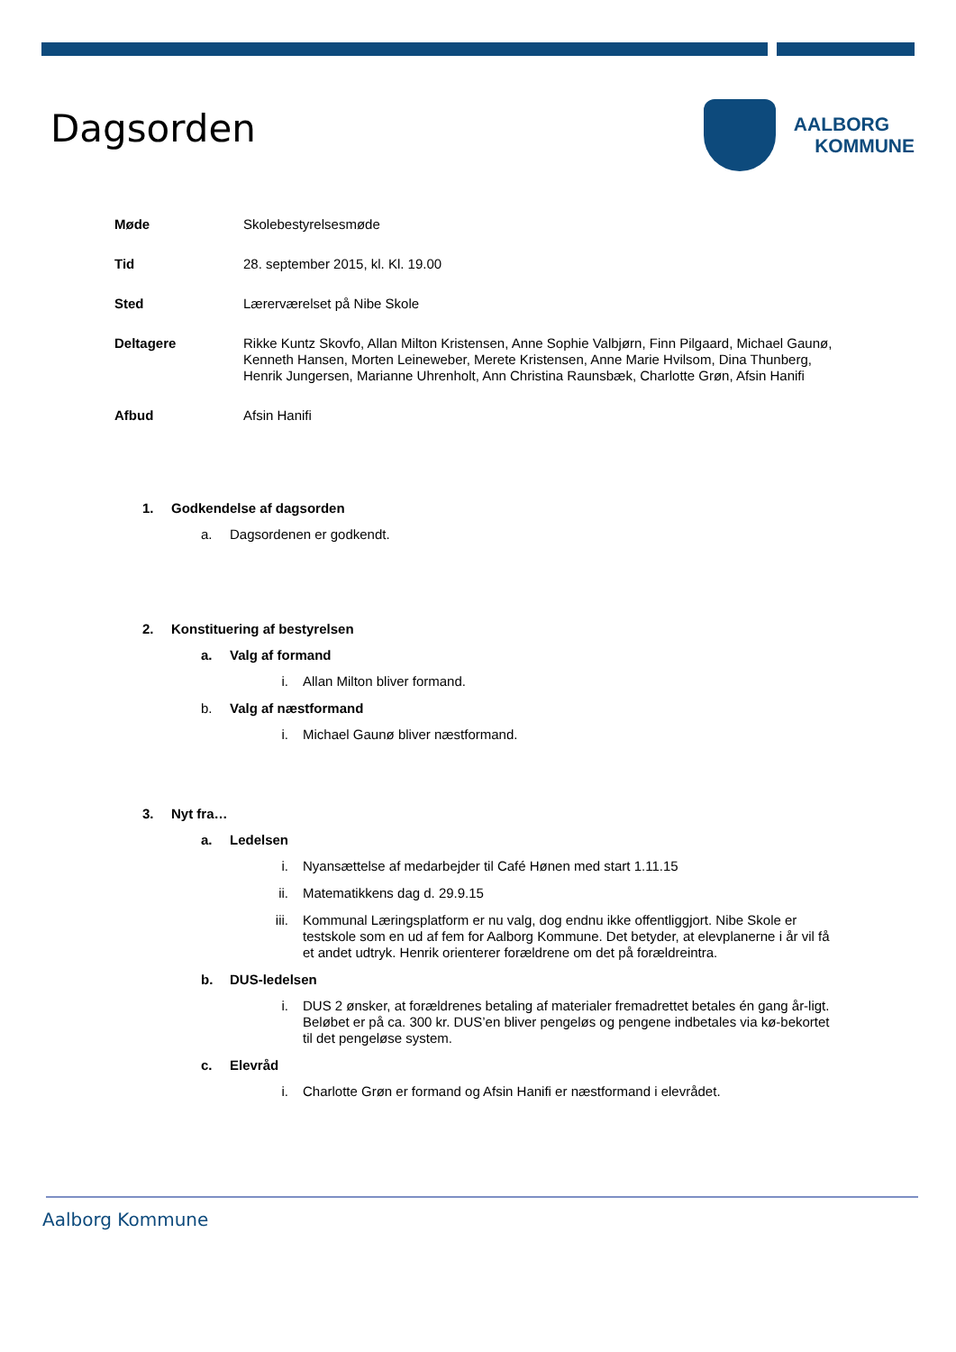Dagsorden
AALBORG
KOMMUNE
Møde
Skolebestyrelsesmøde
Tid
28. september 2015, kl. Kl. 19.00
Sted
Lærerværelset på Nibe Skole
Deltagere
Rikke Kuntz Skovfo, Allan Milton Kristensen, Anne Sophie Valbjørn, Finn Pilgaard, Michael Gaunø, Kenneth Hansen, Morten Leineweber, Merete Kristensen, Anne Marie Hvilsom, Dina Thunberg, Henrik Jungersen, Marianne Uhrenholt, Ann Christina Raunsbæk, Charlotte Grøn, Afsin Hanifi
Afbud
Afsin Hanifi
1. Godkendelse af dagsorden
a. Dagsordenen er godkendt.
2. Konstituering af bestyrelsen
a. Valg af formand
i. Allan Milton bliver formand.
b. Valg af næstformand
i. Michael Gaunø bliver næstformand.
3. Nyt fra…
a. Ledelsen
i. Nyansættelse af medarbejder til Café Hønen med start 1.11.15
ii. Matematikkens dag d. 29.9.15
iii. Kommunal Læringsplatform er nu valg, dog endnu ikke offentliggjort. Nibe Skole er testskole som en ud af fem for Aalborg Kommune. Det betyder, at elevplanerne i år vil få et andet udtryk. Henrik orienterer forældrene om det på forældreintra.
b. DUS-ledelsen
i. DUS 2 ønsker, at forældrenes betaling af materialer fremadrettet betales én gang år-ligt. Beløbet er på ca. 300 kr. DUS’en bliver pengeløs og pengene indbetales via kø-bekortet til det pengeløse system.
c. Elevråd
i. Charlotte Grøn er formand og Afsin Hanifi er næstformand i elevrådet.
Aalborg Kommune